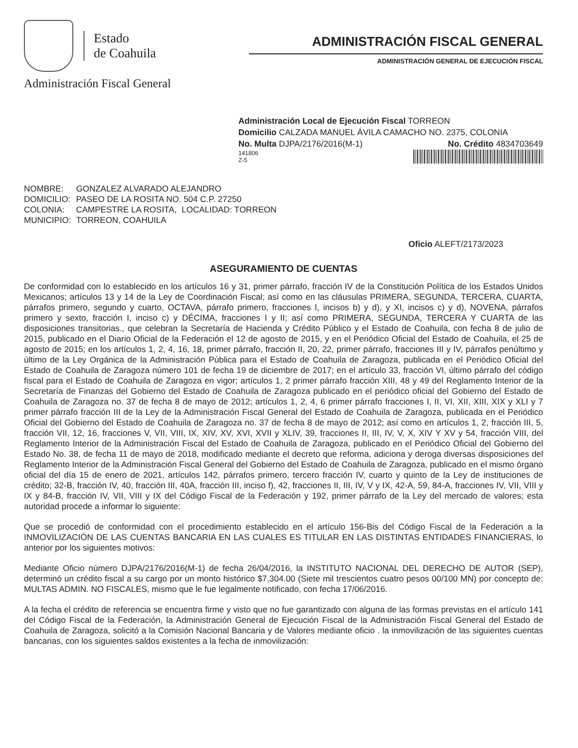Estado
de Coahuila
Administración Fiscal General
ADMINISTRACIÓN FISCAL GENERAL
ADMINISTRACIÓN GENERAL DE EJECUCIÓN FISCAL
Administración Local de Ejecución Fiscal TORREON
Domicilio CALZADA MANUEL ÁVILA CAMACHO NO. 2375, COLONIA
No. Multa DJPA/2176/2016(M-1) No. Crédito 4834703649
141806
Z-5
| NOMBRE: | GONZALEZ ALVARADO ALEJANDRO | |
| DOMICILIO: | PASEO DE LA ROSITA NO. 504 C.P. 27250 | |
| COLONIA: | CAMPESTRE LA ROSITA, | LOCALIDAD: TORREON |
| MUNICIPIO: | TORREON, COAHUILA | |
Oficio ALEFT/2173/2023
ASEGURAMIENTO DE CUENTAS
De conformidad con lo establecido en los artículos 16 y 31, primer párrafo, fracción IV de la Constitución Política de los Estados Unidos Mexicanos; artículos 13 y 14 de la Ley de Coordinación Fiscal; así como en las cláusulas PRIMERA, SEGUNDA, TERCERA, CUARTA, párrafos primero, segundo y cuarto, OCTAVA, párrafo primero, fracciones I, incisos b) y d), y XI, incisos c) y d), NOVENA, párrafos primero y sexto, fracción I, inciso c) y DÉCIMA, fracciones I y II; así como PRIMERA, SEGUNDA, TERCERA Y CUARTA de las disposiciones transitorias., que celebran la Secretaría de Hacienda y Crédito Público y el Estado de Coahuila, con fecha 8 de julio de 2015, publicado en el Diario Oficial de la Federación el 12 de agosto de 2015, y en el Periódico Oficial del Estado de Coahuila, el 25 de agosto de 2015; en los artículos 1, 2, 4, 16, 18, primer párrafo, fracción II, 20, 22, primer párrafo, fracciones III y IV, párrafos penúltimo y último de la Ley Orgánica de la Administración Pública para el Estado de Coahuila de Zaragoza, publicada en el Periódico Oficial del Estado de Coahuila de Zaragoza número 101 de fecha 19 de diciembre de 2017; en el artículo 33, fracción VI, último párrafo del código fiscal para el Estado de Coahuila de Zaragoza en vigor; artículos 1, 2 primer párrafo fracción XIII, 48 y 49 del Reglamento Interior de la Secretaría de Finanzas del Gobierno del Estado de Coahuila de Zaragoza publicado en el periódico oficial del Gobierno del Estado de Coahuila de Zaragoza no. 37 de fecha 8 de mayo de 2012; artículos 1, 2, 4, 6 primer párrafo fracciones I, II, VI, XII, XIII, XIX y XLI y 7 primer párrafo fracción III de la Ley de la Administración Fiscal General del Estado de Coahuila de Zaragoza, publicada en el Periódico Oficial del Gobierno del Estado de Coahuila de Zaragoza no. 37 de fecha 8 de mayo de 2012; así como en artículos 1, 2, fracción III, 5, fracción VII, 12, 16, fracciones V, VII, VIII, IX, XIV, XV, XVI, XVII y XLIV, 39, fracciones II, III, IV, V, X, XIV Y XV y 54, fracción VIII, del Reglamento Interior de la Administración Fiscal del Estado de Coahuila de Zaragoza, publicado en el Periódico Oficial del Gobierno del Estado No. 38, de fecha 11 de mayo de 2018, modificado mediante el decreto que reforma, adiciona y deroga diversas disposiciones del Reglamento Interior de la Administración Fiscal General del Gobierno del Estado de Coahuila de Zaragoza, publicado en el mismo órgano oficial del día 15 de enero de 2021, artículos 142, párrafos primero, tercero fracción IV, cuarto y quinto de la Ley de instituciones de crédito; 32-B, fracción IV, 40, fracción III, 40A, fracción III, inciso f), 42, fracciones II, III, IV, V y IX, 42-A, 59, 84-A, fracciones IV, VII, VIII y IX y 84-B, fracción IV, VII, VIII y IX del Código Fiscal de la Federación y 192, primer párrafo de la Ley del mercado de valores; esta autoridad procede a informar lo siguiente:
Que se procedió de conformidad con el procedimiento establecido en el artículo 156-Bis del Código Fiscal de la Federación a la INMOVILIZACIÓN DE LAS CUENTAS BANCARIA EN LAS CUALES ES TITULAR EN LAS DISTINTAS ENTIDADES FINANCIERAS, lo anterior por los siguientes motivos:
Mediante Oficio número DJPA/2176/2016(M-1) de fecha 26/04/2016, la INSTITUTO NACIONAL DEL DERECHO DE AUTOR (SEP), determinó un crédito fiscal a su cargo por un monto histórico $7,304.00 (Siete mil trescientos cuatro pesos 00/100 MN) por concepto de: MULTAS ADMIN. NO FISCALES, mismo que le fue legalmente notificado, con fecha 17/06/2016.
A la fecha el crédito de referencia se encuentra firme y visto que no fue garantizado con alguna de las formas previstas en el artículo 141 del Código Fiscal de la Federación, la Administración General de Ejecución Fiscal de la Administración Fiscal General del Estado de Coahuila de Zaragoza, solicitó a la Comisión Nacional Bancaria y de Valores mediante oficio . la inmovilización de las siguientes cuentas bancarias, con los siguientes saldos existentes a la fecha de inmovilización: